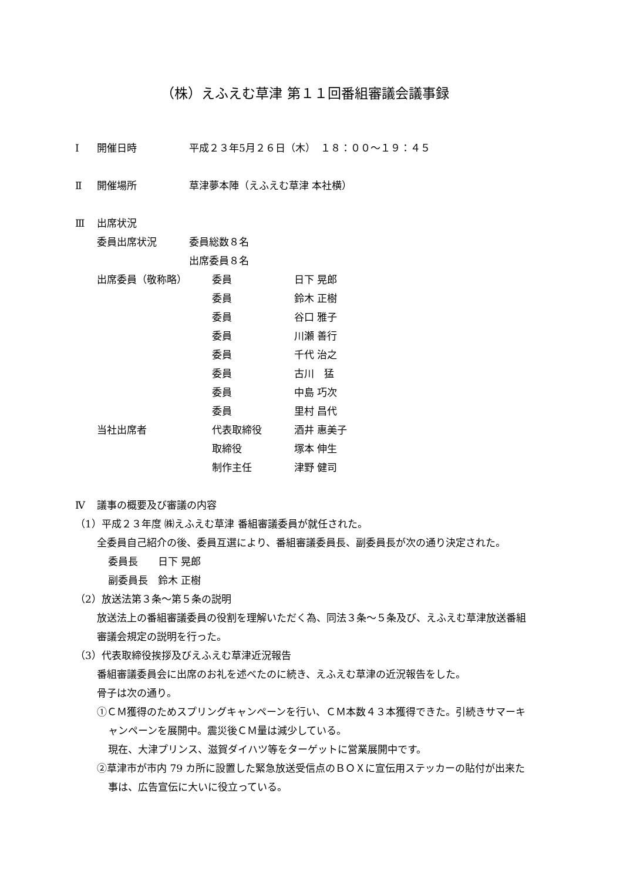（株）えふえむ草津 第１１回番組審議会議事録
Ⅰ 開催日時 平成２３年5月２６日（木）　１８：００～１９：４５
Ⅱ 開催場所 草津夢本陣（えふえむ草津 本社横）
Ⅲ 出席状況
委員出席状況 委員総数８名
出席委員８名
出席委員（敬称略） 委員 日下 晃郎
委員 鈴木 正樹
委員 谷口 雅子
委員 川瀬 善行
委員 千代 治之
委員 古川　猛
委員 中島 巧次
委員 里村 昌代
当社出席者 代表取締役 酒井 惠美子
取締役 塚本 伸生
制作主任 津野 健司
Ⅳ 議事の概要及び審議の内容
（1）平成２３年度 ㈱えふえむ草津 番組審議委員が就任された。
全委員自己紹介の後、委員互選により、番組審議委員長、副委員長が次の通り決定された。
委員長　　日下 晃郎
副委員長　鈴木 正樹
（2）放送法第３条～第５条の説明
放送法上の番組審議委員の役割を理解いただく為、同法３条～５条及び、えふえむ草津放送番組審議会規定の説明を行った。
（3）代表取締役挨拶及びえふえむ草津近況報告
番組審議委員会に出席のお礼を述べたのに続き、えふえむ草津の近況報告をした。
骨子は次の通り。
①ＣＭ獲得のためスプリングキャンペーンを行い、ＣＭ本数４３本獲得できた。引続きサマーキャンペーンを展開中。震災後ＣＭ量は減少している。
現在、大津プリンス、滋賀ダイハツ等をターゲットに営業展開中です。
②草津市が市内 79 カ所に設置した緊急放送受信点のＢＯＸに宣伝用ステッカーの貼付が出来た事は、広告宣伝に大いに役立っている。